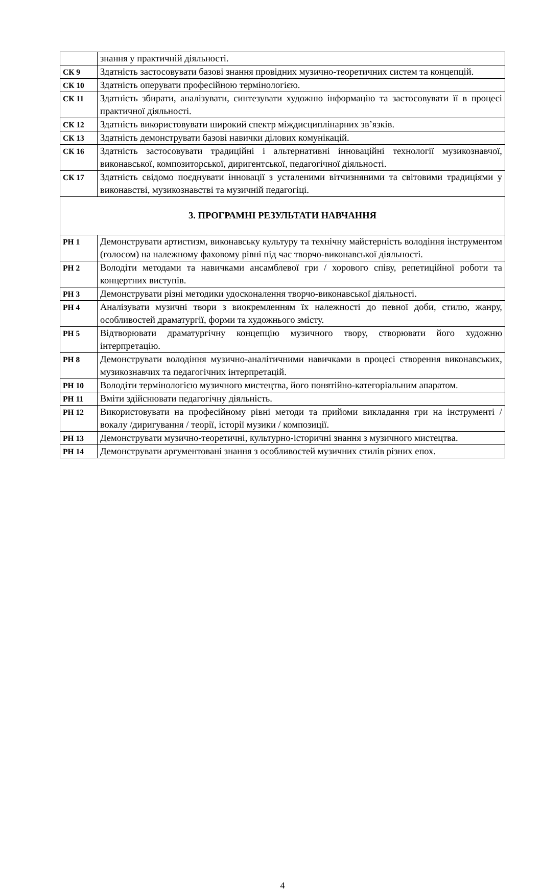| | знання у практичній діяльності. |
| СК 9 | Здатність застосовувати базові знання провідних музично-теоретичних систем та концепцій. |
| СК 10 | Здатність оперувати професійною термінологією. |
| СК 11 | Здатність збирати, аналізувати, синтезувати художню інформацію та застосовувати її в процесі практичної діяльності. |
| СК 12 | Здатність використовувати широкий спектр міждисциплінарних зв’язків. |
| СК 13 | Здатність демонструвати базові навички ділових комунікацій. |
| СК 16 | Здатність застосовувати традиційні і альтернативні інноваційні технології музикознавчої, виконавської, композиторської, диригентської, педагогічної діяльності. |
| СК 17 | Здатність свідомо поєднувати інновації з усталеними вітчизняними та світовими традиціями у виконавстві, музикознавстві та музичній педагогіці. |
| 3. ПРОГРАМНІ РЕЗУЛЬТАТИ НАВЧАННЯ | |
| РН 1 | Демонструвати артистизм, виконавську культуру та технічну майстерність володіння інструментом (голосом) на належному фаховому рівні під час творчо-виконавської діяльності. |
| РН 2 | Володіти методами та навичками ансамблевої гри / хорового співу, репетиційної роботи та концертних виступів. |
| РН 3 | Демонструвати різні методики удосконалення творчо-виконавської діяльності. |
| РН 4 | Аналізувати музичні твори з виокремленням їх належності до певної доби, стилю, жанру, особливостей драматургії, форми та художнього змісту. |
| РН 5 | Відтворювати драматургічну концепцію музичного твору, створювати його художню інтерпретацію. |
| РН 8 | Демонструвати володіння музично-аналітичними навичками в процесі створення виконавських, музикознавчих та педагогічних інтерпретацій. |
| РН 10 | Володіти термінологією музичного мистецтва, його понятійно-категоріальним апаратом. |
| РН 11 | Вміти здійснювати педагогічну діяльність. |
| РН 12 | Використовувати на професійному рівні методи та прийоми викладання гри на інструменті / вокалу /диригування / теорії, історії музики / композиції. |
| РН 13 | Демонструвати музично-теоретичні, культурно-історичні знання з музичного мистецтва. |
| РН 14 | Демонструвати аргументовані знання з особливостей музичних стилів різних епох. |
4